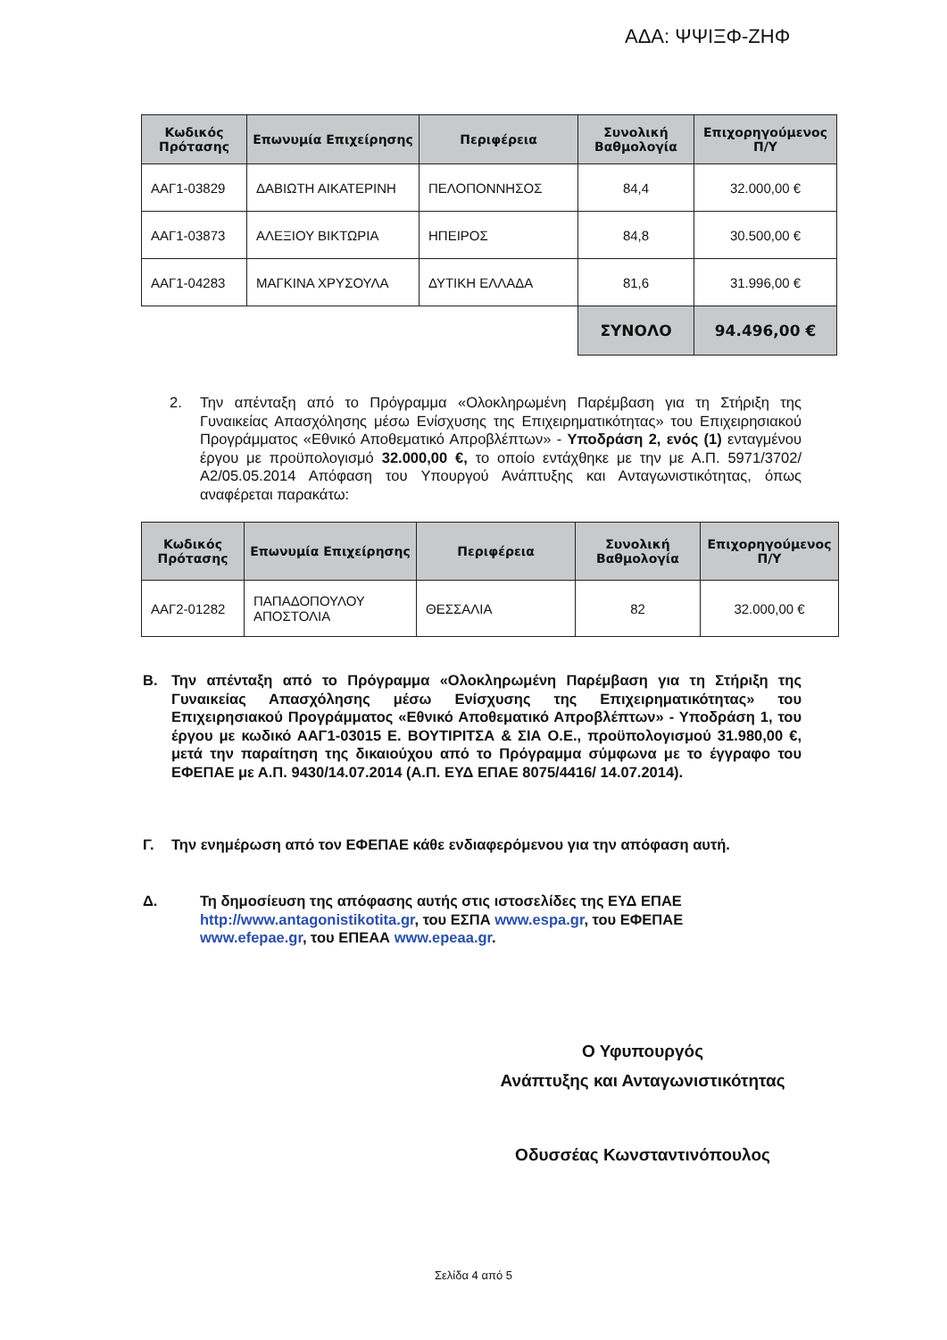ΑΔΑ: ΨΨΙΞΦ-ΖΗΦ
| Κωδικός Πρότασης | Επωνυμία Επιχείρησης | Περιφέρεια | Συνολική Βαθμολογία | Επιχορηγούμενος Π/Υ |
| --- | --- | --- | --- | --- |
| ΑΑΓ1-03829 | ΔΑΒΙΩΤΗ ΑΙΚΑΤΕΡΙΝΗ | ΠΕΛΟΠΟΝΝΗΣΟΣ | 84,4 | 32.000,00 € |
| ΑΑΓ1-03873 | ΑΛΕΞΙΟΥ ΒΙΚΤΩΡΙΑ | ΗΠΕΙΡΟΣ | 84,8 | 30.500,00 € |
| ΑΑΓ1-04283 | ΜΑΓΚΙΝΑ ΧΡΥΣΟΥΛΑ | ΔΥΤΙΚΗ ΕΛΛΑΔΑ | 81,6 | 31.996,00 € |
| | | | ΣΥΝΟΛΟ | 94.496,00 € |
2. Την απένταξη από το Πρόγραμμα «Ολοκληρωμένη Παρέμβαση για τη Στήριξη της Γυναικείας Απασχόλησης μέσω Ενίσχυσης της Επιχειρηματικότητας» του Επιχειρησιακού Προγράμματος «Εθνικό Αποθεματικό Απροβλέπτων» - Υποδράση 2, ενός (1) ενταγμένου έργου με προϋπολογισμό 32.000,00 €, το οποίο εντάχθηκε με την με Α.Π. 5971/3702/Α2/05.05.2014 Απόφαση του Υπουργού Ανάπτυξης και Ανταγωνιστικότητας, όπως αναφέρεται παρακάτω:
| Κωδικός Πρότασης | Επωνυμία Επιχείρησης | Περιφέρεια | Συνολική Βαθμολογία | Επιχορηγούμενος Π/Υ |
| --- | --- | --- | --- | --- |
| ΑΑΓ2-01282 | ΠΑΠΑΔΟΠΟΥΛΟΥ ΑΠΟΣΤΟΛΙΑ | ΘΕΣΣΑΛΙΑ | 82 | 32.000,00 € |
Β. Την απένταξη από το Πρόγραμμα «Ολοκληρωμένη Παρέμβαση για τη Στήριξη της Γυναικείας Απασχόλησης μέσω Ενίσχυσης της Επιχειρηματικότητας» του Επιχειρησιακού Προγράμματος «Εθνικό Αποθεματικό Απροβλέπτων» - Υποδράση 1, του έργου με κωδικό ΑΑΓ1-03015 Ε. ΒΟΥΤΙΡΙΤΣΑ & ΣΙΑ Ο.Ε., προϋπολογισμού 31.980,00 €, μετά την παραίτηση της δικαιούχου από το Πρόγραμμα σύμφωνα με το έγγραφο του ΕΦΕΠΑΕ με Α.Π. 9430/14.07.2014 (Α.Π. ΕΥΔ ΕΠΑΕ 8075/4416/ 14.07.2014).
Γ. Την ενημέρωση από τον ΕΦΕΠΑΕ κάθε ενδιαφερόμενου για την απόφαση αυτή.
Δ. Τη δημοσίευση της απόφασης αυτής στις ιστοσελίδες της ΕΥΔ ΕΠΑΕ http://www.antagonistikotita.gr, του ΕΣΠΑ www.espa.gr, του ΕΦΕΠΑΕ www.efepae.gr, του ΕΠΕΑΑ www.epeaa.gr.
Ο Υφυπουργός
Ανάπτυξης και Ανταγωνιστικότητας
Οδυσσέας Κωνσταντινόπουλος
Σελίδα 4 από 5